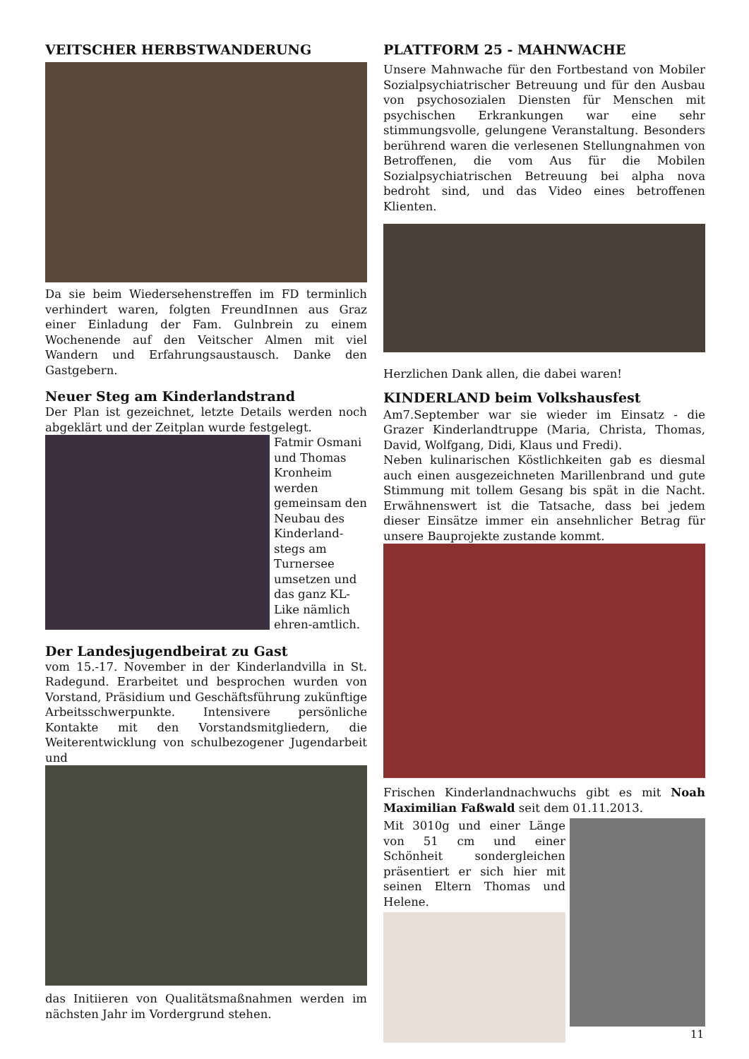VEITSCHER HERBSTWANDERUNG
Da sie beim Wiedersehenstreffen im FD terminlich verhindert waren, folgten FreundInnen aus Graz einer Einladung der Fam. Gulnbrein zu einem Wochenende auf den Veitscher Almen mit viel Wandern und Erfahrungsaustausch. Danke den Gastgebern.
Neuer Steg am Kinderlandstrand
Der Plan ist gezeichnet, letzte Details werden noch abgeklärt und der Zeitplan wurde festgelegt.
Fatmir Osmani und Thomas Kronheim werden gemeinsam den Neubau des Kinderland-stegs am Turnersee umsetzen und das ganz KL-Like nämlich ehren-amtlich.
Der Landesjugendbeirat zu Gast
vom 15.-17. November in der Kinderlandvilla in St. Radegund. Erarbeitet und besprochen wurden von Vorstand, Präsidium und Geschäftsführung zukünftige Arbeitsschwerpunkte. Intensivere persönliche Kontakte mit den Vorstandsmitgliedern, die Weiterentwicklung von schulbezogener Jugendarbeit und
das Initiieren von Qualitätsmaßnahmen werden im nächsten Jahr im Vordergrund stehen.
PLATTFORM 25 - MAHNWACHE
Unsere Mahnwache für den Fortbestand von Mobiler Sozialpsychiatrischer Betreuung und für den Ausbau von psychosozialen Diensten für Menschen mit psychischen Erkrankungen war eine sehr stimmungsvolle, gelungene Veranstaltung. Besonders berührend waren die verlesenen Stellungnahmen von Betroffenen, die vom Aus für die Mobilen Sozialpsychiatrischen Betreuung bei alpha nova bedroht sind, und das Video eines betroffenen Klienten.
Herzlichen Dank allen, die dabei waren!
KINDERLAND beim Volkshausfest
Am7.September war sie wieder im Einsatz - die Grazer Kinderlandtruppe (Maria, Christa, Thomas, David, Wolfgang, Didi, Klaus und Fredi).
Neben kulinarischen Köstlichkeiten gab es diesmal auch einen ausgezeichneten Marillenbrand und gute Stimmung mit tollem Gesang bis spät in die Nacht. Erwähnenswert ist die Tatsache, dass bei jedem dieser Einsätze immer ein ansehnlicher Betrag für unsere Bauprojekte zustande kommt.
Frischen Kinderlandnachwuchs gibt es mit Noah Maximilian Faßwald seit dem 01.11.2013.
Mit 3010g und einer Länge von 51 cm und einer Schönheit sondergleichen präsentiert er sich hier mit seinen Eltern Thomas und Helene.
11